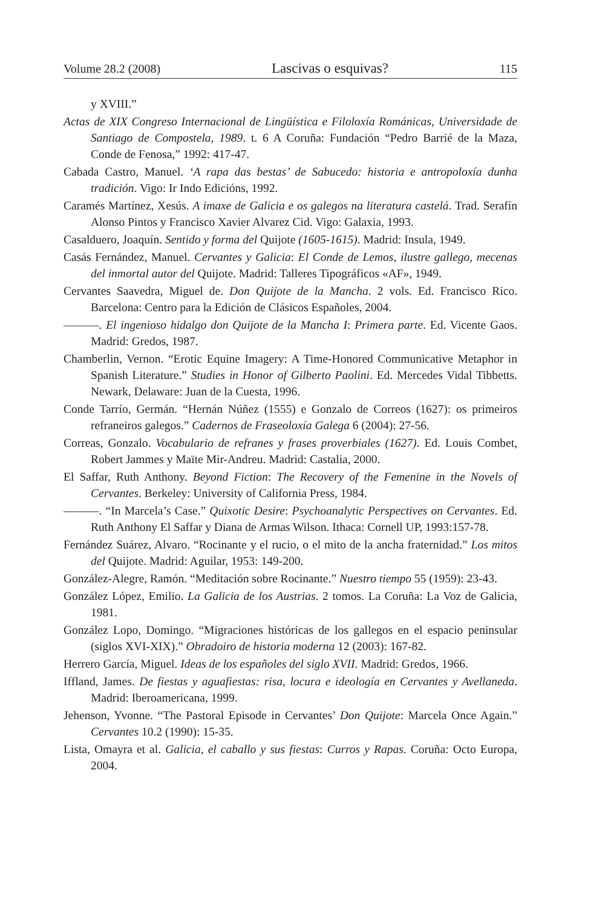Volume 28.2 (2008) Lascivas o esquivas? 115
y XVIII.”
Actas de XIX Congreso Internacional de Lingüística e Filoloxía Románicas, Universidade de Santiago de Compostela, 1989. t. 6 A Coruña: Fundación “Pedro Barrié de la Maza, Conde de Fenosa,” 1992: 417-47.
Cabada Castro, Manuel. ‘A rapa das bestas’ de Sabucedo: historia e antropoloxía dunha tradición. Vigo: Ir Indo Edicións, 1992.
Caramés Martínez, Xesús. A imaxe de Galicia e os galegos na literatura castelá. Trad. Serafín Alonso Pintos y Francisco Xavier Alvarez Cid. Vigo: Galaxia, 1993.
Casalduero, Joaquín. Sentido y forma del Quijote (1605-1615). Madrid: Insula, 1949.
Casás Fernández, Manuel. Cervantes y Galicia: El Conde de Lemos, ilustre gallego, mecenas del inmortal autor del Quijote. Madrid: Talleres Tipográficos «AF», 1949.
Cervantes Saavedra, Miguel de. Don Quijote de la Mancha. 2 vols. Ed. Francisco Rico. Barcelona: Centro para la Edición de Clásicos Españoles, 2004.
———. El ingenioso hidalgo don Quijote de la Mancha I: Primera parte. Ed. Vicente Gaos. Madrid: Gredos, 1987.
Chamberlin, Vernon. “Erotic Equine Imagery: A Time-Honored Communicative Metaphor in Spanish Literature.” Studies in Honor of Gilberto Paolini. Ed. Mercedes Vidal Tibbetts. Newark, Delaware: Juan de la Cuesta, 1996.
Conde Tarrío, Germán. “Hernán Núñez (1555) e Gonzalo de Correos (1627): os primeiros refraneiros galegos.” Cadernos de Fraseoloxía Galega 6 (2004): 27-56.
Correas, Gonzalo. Vocabulario de refranes y frases proverbiales (1627). Ed. Louis Combet, Robert Jammes y Maïte Mir-Andreu. Madrid: Castalia, 2000.
El Saffar, Ruth Anthony. Beyond Fiction: The Recovery of the Femenine in the Novels of Cervantes. Berkeley: University of California Press, 1984.
———. “In Marcela’s Case.” Quixotic Desire: Psychoanalytic Perspectives on Cervantes. Ed. Ruth Anthony El Saffar y Diana de Armas Wilson. Ithaca: Cornell UP, 1993:157-78.
Fernández Suárez, Alvaro. “Rocinante y el rucio, o el mito de la ancha fraternidad.” Los mitos del Quijote. Madrid: Aguilar, 1953: 149-200.
González-Alegre, Ramón. “Meditación sobre Rocinante.” Nuestro tiempo 55 (1959): 23-43.
González López, Emilio. La Galicia de los Austrias. 2 tomos. La Coruña: La Voz de Galicia, 1981.
González Lopo, Domingo. “Migraciones históricas de los gallegos en el espacio peninsular (siglos XVI-XIX).” Obradoiro de historia moderna 12 (2003): 167-82.
Herrero García, Miguel. Ideas de los españoles del siglo XVII. Madrid: Gredos, 1966.
Iffland, James. De fiestas y aguafiestas: risa, locura e ideología en Cervantes y Avellaneda. Madrid: Iberoamericana, 1999.
Jehenson, Yvonne. “The Pastoral Episode in Cervantes’ Don Quijote: Marcela Once Again.” Cervantes 10.2 (1990): 15-35.
Lista, Omayra et al. Galicia, el caballo y sus fiestas: Curros y Rapas. Coruña: Octo Europa, 2004.